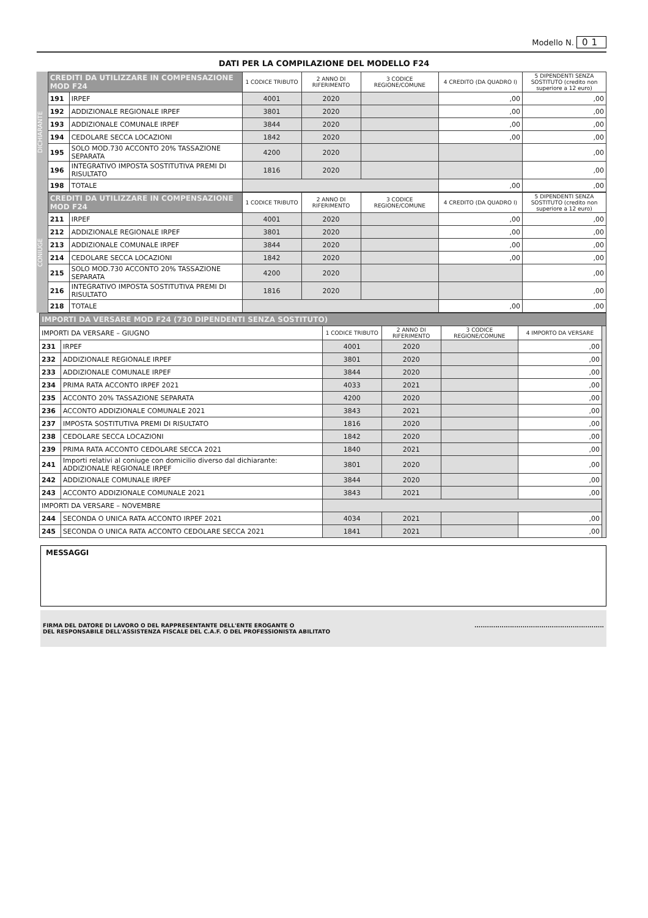Modello N. 01
DATI PER LA COMPILAZIONE DEL MODELLO F24
DICHIARANTE
| CREDITI DA UTILIZZARE IN COMPENSAZIONE MOD F24 | | 1 CODICE TRIBUTO | 2 ANNO DI RIFERIMENTO | 3 CODICE REGIONE/COMUNE | 4 CREDITO (DA QUADRO I) | 5 DIPENDENTI SENZA SOSTITUTO (credito non superiore a 12 euro) |
| --- | --- | --- | --- | --- | --- | --- |
| 191 | IRPEF | 4001 | 2020 | | ,00 | ,00 |
| 192 | ADDIZIONALE REGIONALE IRPEF | 3801 | 2020 | | ,00 | ,00 |
| 193 | ADDIZIONALE COMUNALE IRPEF | 3844 | 2020 | | ,00 | ,00 |
| 194 | CEDOLARE SECCA LOCAZIONI | 1842 | 2020 | | ,00 | ,00 |
| 195 | SOLO MOD.730 ACCONTO 20% TASSAZIONE SEPARATA | 4200 | 2020 | | | ,00 |
| 196 | INTEGRATIVO IMPOSTA SOSTITUTIVA PREMI DI RISULTATO | 1816 | 2020 | | | ,00 |
| 198 | TOTALE | | | | ,00 | ,00 |
CONIUGE
| CREDITI DA UTILIZZARE IN COMPENSAZIONE MOD F24 | | 1 CODICE TRIBUTO | 2 ANNO DI RIFERIMENTO | 3 CODICE REGIONE/COMUNE | 4 CREDITO (DA QUADRO I) | 5 DIPENDENTI SENZA SOSTITUTO (credito non superiore a 12 euro) |
| --- | --- | --- | --- | --- | --- | --- |
| 211 | IRPEF | 4001 | 2020 | | ,00 | ,00 |
| 212 | ADDIZIONALE REGIONALE IRPEF | 3801 | 2020 | | ,00 | ,00 |
| 213 | ADDIZIONALE COMUNALE IRPEF | 3844 | 2020 | | ,00 | ,00 |
| 214 | CEDOLARE SECCA LOCAZIONI | 1842 | 2020 | | ,00 | ,00 |
| 215 | SOLO MOD.730 ACCONTO 20% TASSAZIONE SEPARATA | 4200 | 2020 | | | ,00 |
| 216 | INTEGRATIVO IMPOSTA SOSTITUTIVA PREMI DI RISULTATO | 1816 | 2020 | | | ,00 |
| 218 | TOTALE | | | | ,00 | ,00 |
| IMPORTI DA VERSARE MOD F24 (730 DIPENDENTI SENZA SOSTITUTO) | | | | | | |
| --- | --- | --- | --- | --- | --- | --- |
| IMPORTI DA VERSARE – GIUGNO | | 1 CODICE TRIBUTO | 2 ANNO DI RIFERIMENTO | 3 CODICE REGIONE/COMUNE | 4 IMPORTO DA VERSARE | |
| 231 | IRPEF | 4001 | 2020 | | ,00 | |
| 232 | ADDIZIONALE REGIONALE IRPEF | 3801 | 2020 | | ,00 | |
| 233 | ADDIZIONALE COMUNALE IRPEF | 3844 | 2020 | | ,00 | |
| 234 | PRIMA RATA ACCONTO IRPEF 2021 | 4033 | 2021 | | ,00 | |
| 235 | ACCONTO 20% TASSAZIONE SEPARATA | 4200 | 2020 | | ,00 | |
| 236 | ACCONTO ADDIZIONALE COMUNALE 2021 | 3843 | 2021 | | ,00 | |
| 237 | IMPOSTA SOSTITUTIVA PREMI DI RISULTATO | 1816 | 2020 | | ,00 | |
| 238 | CEDOLARE SECCA LOCAZIONI | 1842 | 2020 | | ,00 | |
| 239 | PRIMA RATA ACCONTO CEDOLARE SECCA 2021 | 1840 | 2021 | | ,00 | |
| 241 | Importi relativi al coniuge con domicilio diverso dal dichiarante: ADDIZIONALE REGIONALE IRPEF | 3801 | 2020 | | ,00 | |
| 242 | ADDIZIONALE COMUNALE IRPEF | 3844 | 2020 | | ,00 | |
| 243 | ACCONTO ADDIZIONALE COMUNALE 2021 | 3843 | 2021 | | ,00 | |
| IMPORTI DA VERSARE – NOVEMBRE | | | | | | |
| 244 | SECONDA O UNICA RATA ACCONTO IRPEF 2021 | 4034 | 2021 | | ,00 | |
| 245 | SECONDA O UNICA RATA ACCONTO CEDOLARE SECCA 2021 | 1841 | 2021 | | ,00 | |
MESSAGGI
FIRMA DEL DATORE DI LAVORO O DEL RAPPRESENTANTE DELL'ENTE EROGANTE O
DEL RESPONSABILE DELL'ASSISTENZA FISCALE DEL C.A.F. O DEL PROFESSIONISTA ABILITATO
..............................................................